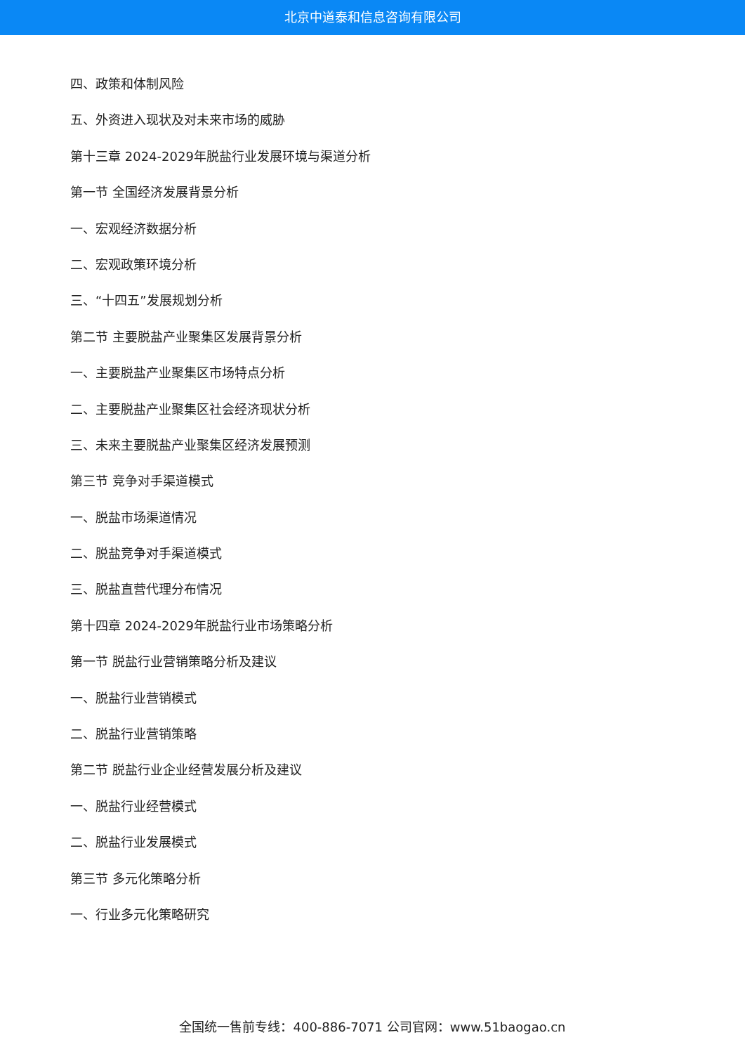北京中道泰和信息咨询有限公司
四、政策和体制风险
五、外资进入现状及对未来市场的威胁
第十三章 2024-2029年脱盐行业发展环境与渠道分析
第一节 全国经济发展背景分析
一、宏观经济数据分析
二、宏观政策环境分析
三、“十四五”发展规划分析
第二节 主要脱盐产业聚集区发展背景分析
一、主要脱盐产业聚集区市场特点分析
二、主要脱盐产业聚集区社会经济现状分析
三、未来主要脱盐产业聚集区经济发展预测
第三节 竞争对手渠道模式
一、脱盐市场渠道情况
二、脱盐竞争对手渠道模式
三、脱盐直营代理分布情况
第十四章 2024-2029年脱盐行业市场策略分析
第一节 脱盐行业营销策略分析及建议
一、脱盐行业营销模式
二、脱盐行业营销策略
第二节 脱盐行业企业经营发展分析及建议
一、脱盐行业经营模式
二、脱盐行业发展模式
第三节 多元化策略分析
一、行业多元化策略研究
全国统一售前专线：400-886-7071 公司官网：www.51baogao.cn